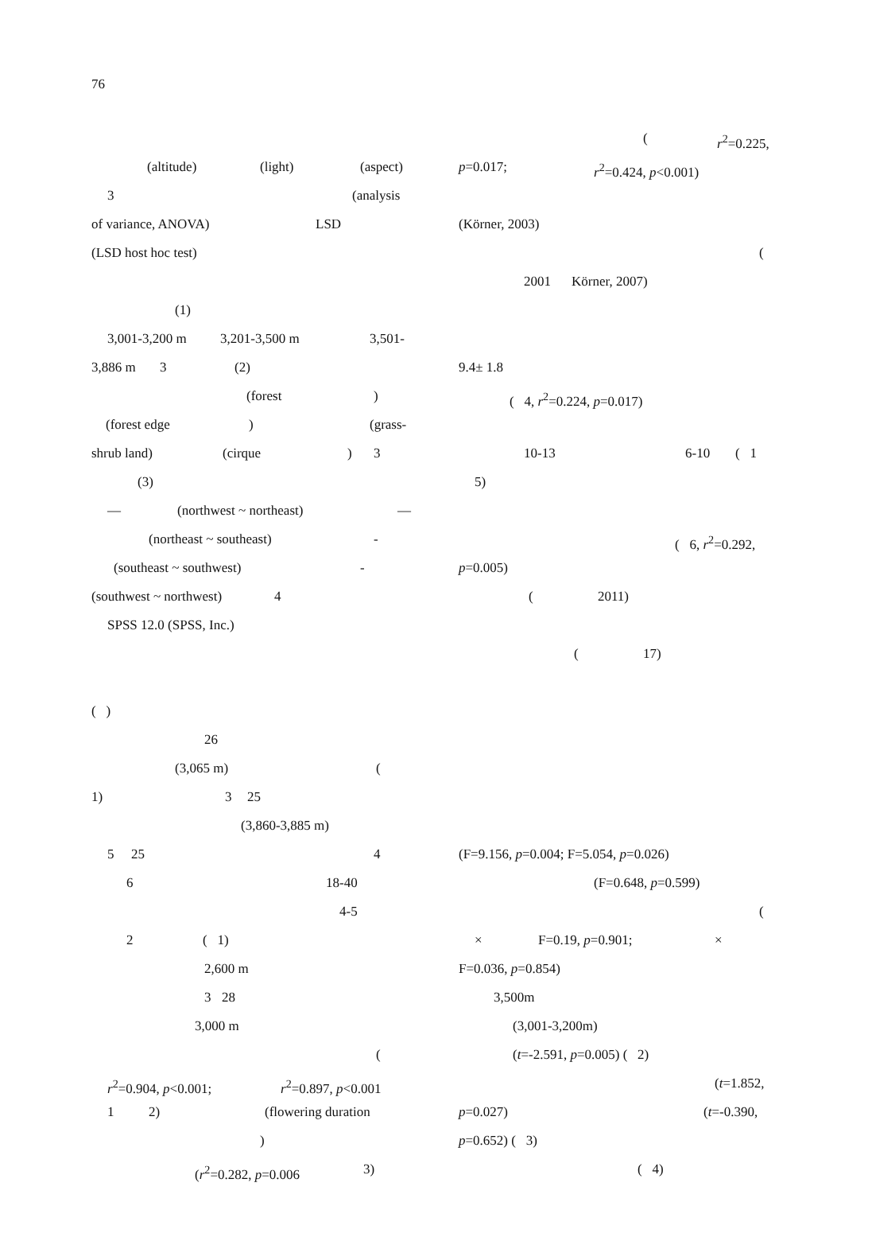76
(altitude) (light) (aspect)
3 (analysis
of variance, ANOVA) LSD
(LSD host hoc test)
(1)
3,001-3,200 m 3,201-3,500 m 3,501-
3,886 m 3 (2)
(forest)
(forest edge) (grass-
shrub land) (cirque) 3
(3)
— (northwest ~ northeast) —
(northeast ~ southeast) -
(southeast ~ southwest) -
(southwest ~ northwest) 4
SPSS 12.0 (SPSS, Inc.)
( )
26
(3,065 m) (
1) 3 25
(3,860-3,885 m)
5 25 4
6 18-40
4-5
2 ( 1)
2,600 m
3 28
3,000 m
(
r<sup>2</sup>=0.904, p<0.001; r<sup>2</sup>=0.897, p<0.001
1 2) (flowering duration
)
(r<sup>2</sup>=0.282, p=0.006 3)
(r<sup>2</sup>=0.225,
p=0.017; r<sup>2</sup>=0.424, p<0.001)
(Körner, 2003)
(
2001 Körner, 2007)
9.4± 1.8
( 4, r<sup>2</sup>=0.224, p=0.017)
10-13 6-10 ( 1
5)
( 6, r<sup>2</sup>=0.292,
p=0.005)
(2011)
(17)
(F=9.156, p=0.004; F=5.054, p=0.026)
(F=0.648, p=0.599)
(
× F=0.19, p=0.901; ×
F=0.036, p=0.854)
3,500m
(3,001-3,200m)
(t=-2.591, p=0.005) ( 2)
(t=1.852,
p=0.027) (t=-0.390,
p=0.652) ( 3)
( 4)